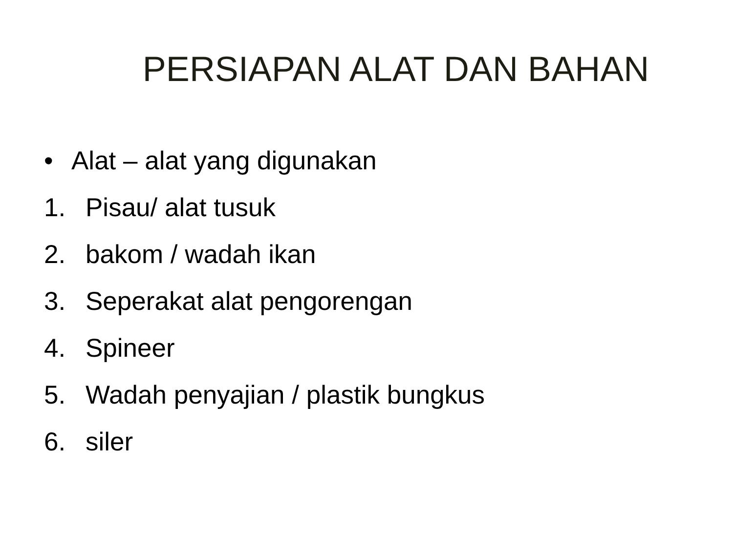PERSIAPAN ALAT DAN BAHAN
• Alat – alat yang digunakan
1. Pisau/ alat tusuk
2. bakom / wadah ikan
3. Seperakat alat pengorengan
4. Spineer
5. Wadah penyajian / plastik bungkus
6. siler